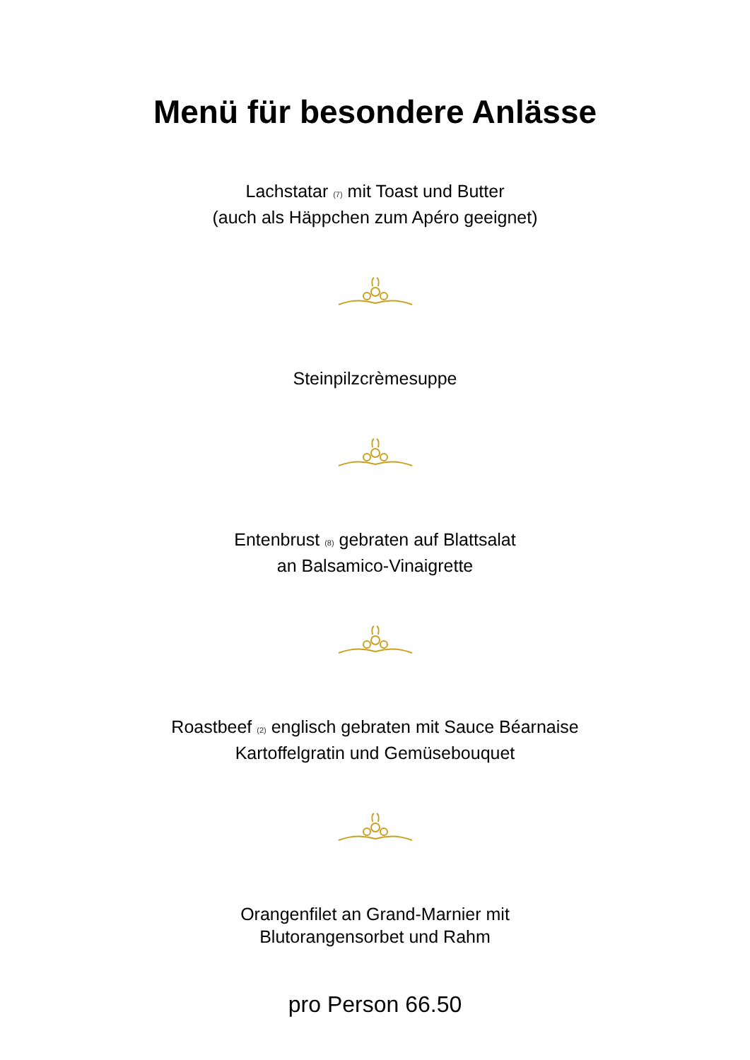Menü für besondere Anlässe
Lachstatar (7) mit Toast und Butter
(auch als Häppchen zum Apéro geeignet)
Steinpilzcrèmesuppe
Entenbrust (8) gebraten auf Blattsalat
an Balsamico-Vinaigrette
Roastbeef (2) englisch gebraten mit Sauce Béarnaise
Kartoffelgratin und Gemüsebouquet
Orangenfilet an Grand-Marnier mit
Blutorangensorbet und Rahm
pro Person 66.50